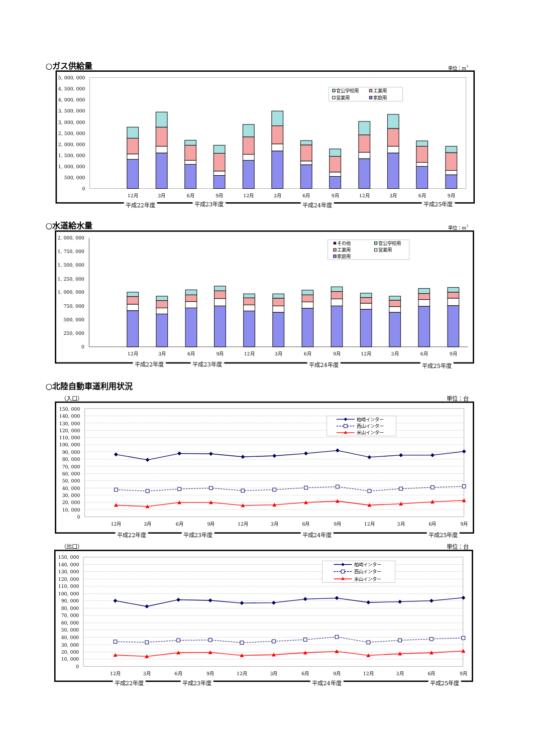○ガス供給量
単位：m3
5, 000, 000
4, 500, 000
4, 000, 000
3, 500, 000
3, 000, 000
2, 500, 000
2, 000, 000
1, 500, 000
1, 000, 000
500, 000
0
官公学校用
工業用
営業用
家庭用
12月
3月
6月
9月
12月
3月
6月
9月
12月
3月
6月
9月
平成22年度
平成23年度
平成24年度
平成25年度
○水道給水量
単位：m3
2, 000, 000
1, 750, 000
1, 500, 000
1, 250, 000
1, 000, 000
750, 000
500, 000
250, 000
0
その他
官公学校用
工業用
営業用
家庭用
12月
3月
6月
9月
12月
3月
6月
9月
12月
3月
6月
9月
平成22年度
平成23年度
平成24年度
平成25年度
○北陸自動車道利用状況
（入口）
単位：台
150, 000
140, 000
130, 000
120, 000
110, 000
100, 000
90, 000
80, 000
70, 000
60, 000
50, 000
40, 000
30, 000
20, 000
10, 000
0
柏崎インター
西山インター
米山インター
12月
3月
6月
9月
12月
3月
6月
9月
12月
3月
6月
9月
平成22年度
平成23年度
平成24年度
平成25年度
（出口）
単位：台
150, 000
140, 000
130, 000
120, 000
110, 000
100, 000
90, 000
80, 000
70, 000
60, 000
50, 000
40, 000
30, 000
20, 000
10, 000
0
柏崎インター
西山インター
米山インター
12月
3月
6月
9月
12月
3月
6月
9月
12月
3月
6月
9月
平成22年度
平成23年度
平成24年度
平成25年度